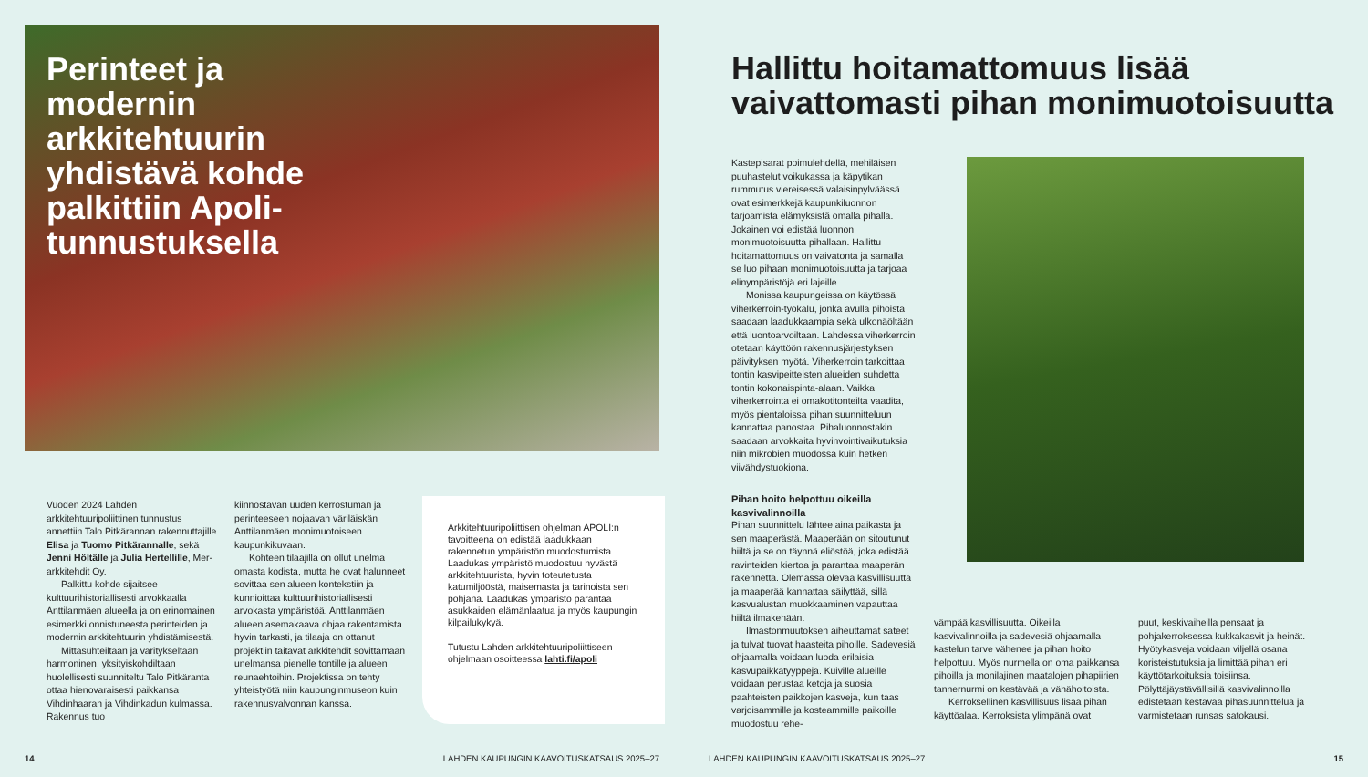Perinteet ja modernin arkkitehtuurin yhdistävä kohde palkittiin Apoli-tunnustuksella
Vuoden 2024 Lahden arkkitehtuuripoliittinen tunnustus annettiin Talo Pitkärannan rakennuttajille Elisa ja Tuomo Pitkärannalle, sekä Jenni Höltälle ja Julia Hertellille, Mer-arkkitehdit Oy.
Palkittu kohde sijaitsee kulttuurihistoriallisesti arvokkaalla Anttilanmäen alueella ja on erinomainen esimerkki onnistuneesta perinteiden ja modernin arkkitehtuurin yhdistämisestä.
Mittasuhteiltaan ja väritykseltään harmoninen, yksityiskohdiltaan huolellisesti suunniteltu Talo Pitkäranta ottaa hienovaraisesti paikkansa Vihdinhaaran ja Vihdinkadun kulmassa. Rakennus tuo
kiinnostavan uuden kerrostuman ja perinteeseen nojaavan väriläiskän Anttilanmäen monimuotoiseen kaupunkikuvaan.
Kohteen tilaajilla on ollut unelma omasta kodista, mutta he ovat halunneet sovittaa sen alueen kontekstiin ja kunnioittaa kulttuurihistoriallisesti arvokasta ympäristöä. Anttilanmäen alueen asemakaava ohjaa rakentamista hyvin tarkasti, ja tilaaja on ottanut projektiin taitavat arkkitehdit sovittamaan unelmansa pienelle tontille ja alueen reunaehtoihin. Projektissa on tehty yhteistyötä niin kaupunginmuseon kuin rakennusvalvonnan kanssa.
Arkkitehtuuripoliittisen ohjelman APOLI:n tavoitteena on edistää laadukkaan rakennetun ympäristön muodostumista. Laadukas ympäristö muodostuu hyvästä arkkitehtuurista, hyvin toteutetusta katumiljööstä, maisemasta ja tarinoista sen pohjana. Laadukas ympäristö parantaa asukkaiden elämänlaatua ja myös kaupungin kilpailukykyä.
Tutustu Lahden arkkitehtuuripoliittiseen ohjelmaan osoitteessa lahti.fi/apoli
14 LAHDEN KAUPUNGIN KAAVOITUSKATSAUS 2025–27
Hallittu hoitamattomuus lisää vaivattomasti pihan monimuotoisuutta
Kastepisarat poimulehdellä, mehiläisen puuhastelut voikukassa ja käpytikan rummutus viereisessä valaisinpylväässä ovat esimerkkejä kaupunkiluonnon tarjoamista elämyksistä omalla pihalla. Jokainen voi edistää luonnon monimuotoisuutta pihallaan. Hallittu hoitamattomuus on vaivatonta ja samalla se luo pihaan monimuotoisuutta ja tarjoaa elinympäristöjä eri lajeille.
Monissa kaupungeissa on käytössä viherkerroin-työkalu, jonka avulla pihoista saadaan laadukkaampia sekä ulkonäöltään että luontoarvoiltaan. Lahdessa viherkerroin otetaan käyttöön rakennusjärjestyksen päivityksen myötä. Viherkerroin tarkoittaa tontin kasvipeitteisten alueiden suhdetta tontin kokonaispinta-alaan. Vaikka viherkerrointa ei omakotitonteilta vaadita, myös pientaloissa pihan suunnitteluun kannattaa panostaa. Pihaluonnostakin saadaan arvokkaita hyvinvointivaikutuksia niin mikrobien muodossa kuin hetken viivähdystuokiona.
Pihan hoito helpottuu oikeilla kasvivalinnoilla
Pihan suunnittelu lähtee aina paikasta ja sen maaperästä. Maaperään on sitoutunut hiiltä ja se on täynnä eliöstöä, joka edistää ravinteiden kiertoa ja parantaa maaperän rakennetta. Olemassa olevaa kasvillisuutta ja maaperää kannattaa säilyttää, sillä kasvualustan muokkaaminen vapauttaa hiiltä ilmakehään.
Ilmastonmuutoksen aiheuttamat sateet ja tulvat tuovat haasteita pihoille. Sadevesiä ohjaamalla voidaan luoda erilaisia kasvupaikkatyyppejä. Kuiville alueille voidaan perustaa ketoja ja suosia paahteisten paikkojen kasveja, kun taas varjoisammille ja kosteammille paikoille muodostuu rehe-
vämpää kasvillisuutta. Oikeilla kasvivalinnoilla ja sadevesiä ohjaamalla kastelun tarve vähenee ja pihan hoito helpottuu. Myös nurmella on oma paikkansa pihoilla ja monilajinen maatalojen pihapiirien tannernurmi on kestävää ja vähähoitoista.
Kerroksellinen kasvillisuus lisää pihan käyttöalaa. Kerroksista ylimpänä ovat
puut, keskivaiheilla pensaat ja pohjakerroksessa kukkakasvit ja heinät. Hyötykasveja voidaan viljellä osana koristeistutuksia ja limittää pihan eri käyttötarkoituksia toisiinsa. Pölyttäjäystävällisillä kasvivalinnoilla edistetään kestävää pihasuunnittelua ja varmistetaan runsas satokausi.
LAHDEN KAUPUNGIN KAAVOITUSKATSAUS 2025–27 15